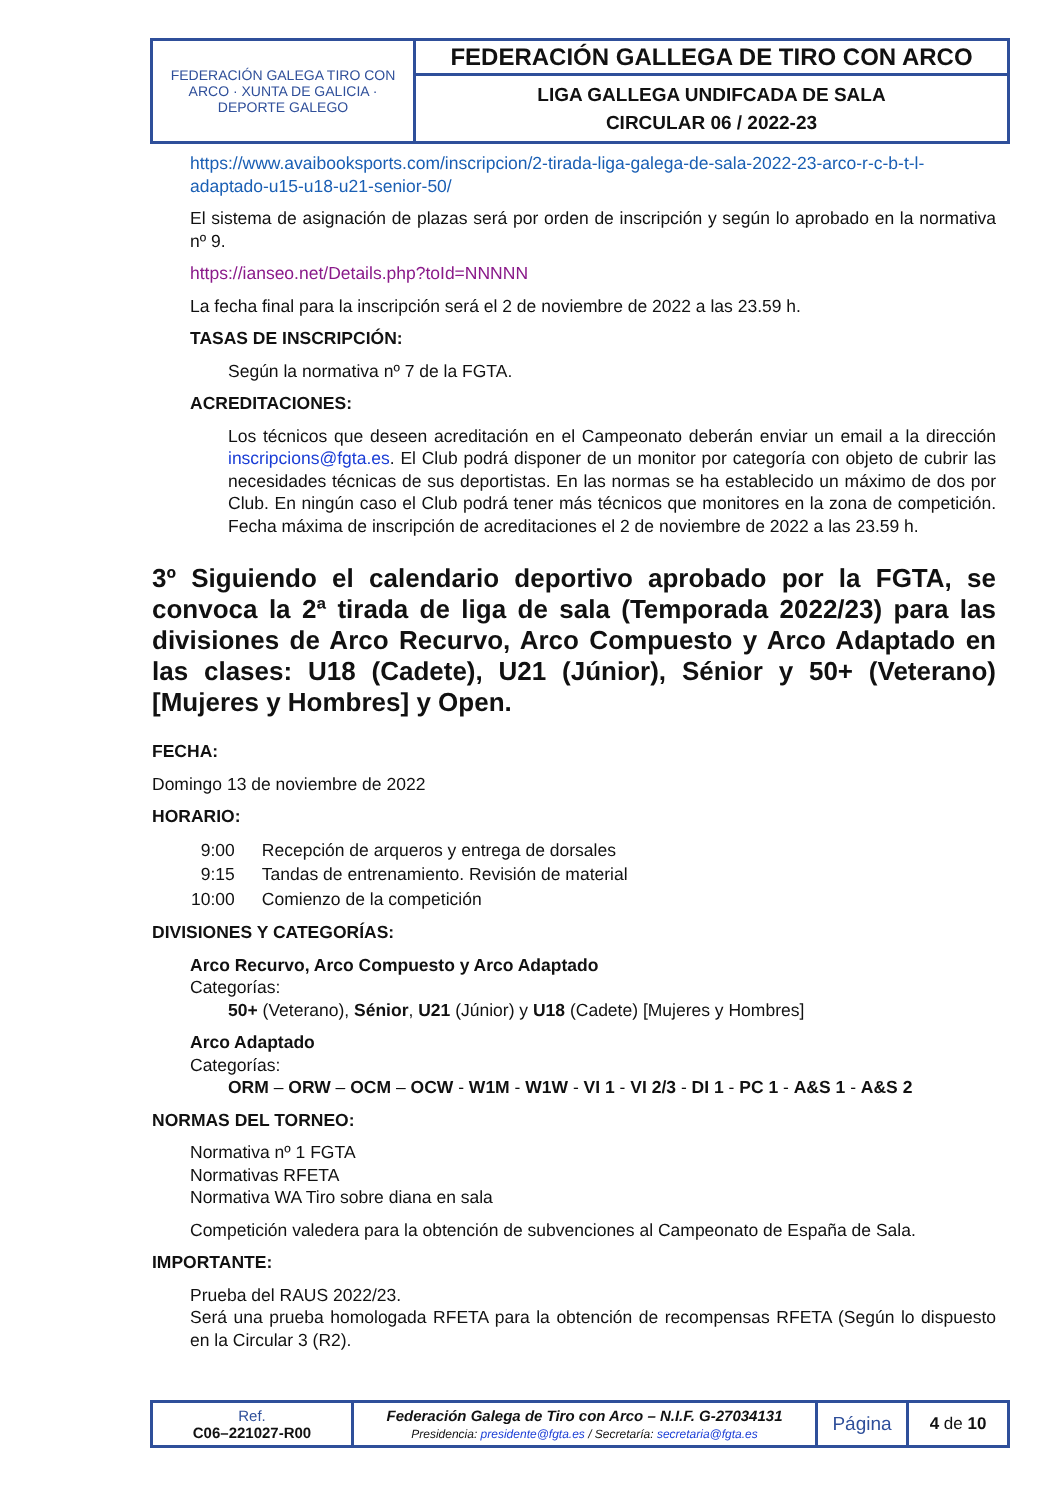| FEDERACIÓN GALEGA TIRO CON ARCO · XUNTA DE GALICIA · DEPORTE GALEGO | FEDERACIÓN GALLEGA DE TIRO CON ARCO |
| | LIGA GALLEGA UNDIFCADA DE SALA CIRCULAR 06 / 2022-23 |
https://www.avaibooksports.com/inscripcion/2-tirada-liga-galega-de-sala-2022-23-arco-r-c-b-t-l-adaptado-u15-u18-u21-senior-50/
El sistema de asignación de plazas será por orden de inscripción y según lo aprobado en la normativa nº 9.
https://ianseo.net/Details.php?toId=NNNNN
La fecha final para la inscripción será el 2 de noviembre de 2022 a las 23.59 h.
TASAS DE INSCRIPCIÓN:
Según la normativa nº 7 de la FGTA.
ACREDITACIONES:
Los técnicos que deseen acreditación en el Campeonato deberán enviar un email a la dirección inscripcions@fgta.es. El Club podrá disponer de un monitor por categoría con objeto de cubrir las necesidades técnicas de sus deportistas. En las normas se ha establecido un máximo de dos por Club. En ningún caso el Club podrá tener más técnicos que monitores en la zona de competición. Fecha máxima de inscripción de acreditaciones el 2 de noviembre de 2022 a las 23.59 h.
3º Siguiendo el calendario deportivo aprobado por la FGTA, se convoca la 2ª tirada de liga de sala (Temporada 2022/23) para las divisiones de Arco Recurvo, Arco Compuesto y Arco Adaptado en las clases: U18 (Cadete), U21 (Júnior), Sénior y 50+ (Veterano) [Mujeres y Hombres] y Open.
FECHA:
Domingo 13 de noviembre de 2022
HORARIO:
| 9:00 | Recepción de arqueros y entrega de dorsales |
| 9:15 | Tandas de entrenamiento. Revisión de material |
| 10:00 | Comienzo de la competición |
DIVISIONES Y CATEGORÍAS:
Arco Recurvo, Arco Compuesto y Arco Adaptado
Categorías:
50+ (Veterano), Sénior, U21 (Júnior) y U18 (Cadete) [Mujeres y Hombres]
Arco Adaptado
Categorías:
ORM – ORW – OCM – OCW - W1M - W1W - VI 1 - VI 2/3 - DI 1 - PC 1 - A&S 1 - A&S 2
NORMAS DEL TORNEO:
Normativa nº 1 FGTA
Normativas RFETA
Normativa WA Tiro sobre diana en sala
Competición valedera para la obtención de subvenciones al Campeonato de España de Sala.
IMPORTANTE:
Prueba del RAUS 2022/23.
Será una prueba homologada RFETA para la obtención de recompensas RFETA (Según lo dispuesto en la Circular 3 (R2).
| Ref. C06–221027-R00 | Federación Galega de Tiro con Arco – N.I.F. G-27034131 Presidencia: presidente@fgta.es / Secretaría: secretaria@fgta.es | Página | 4 de 10 |